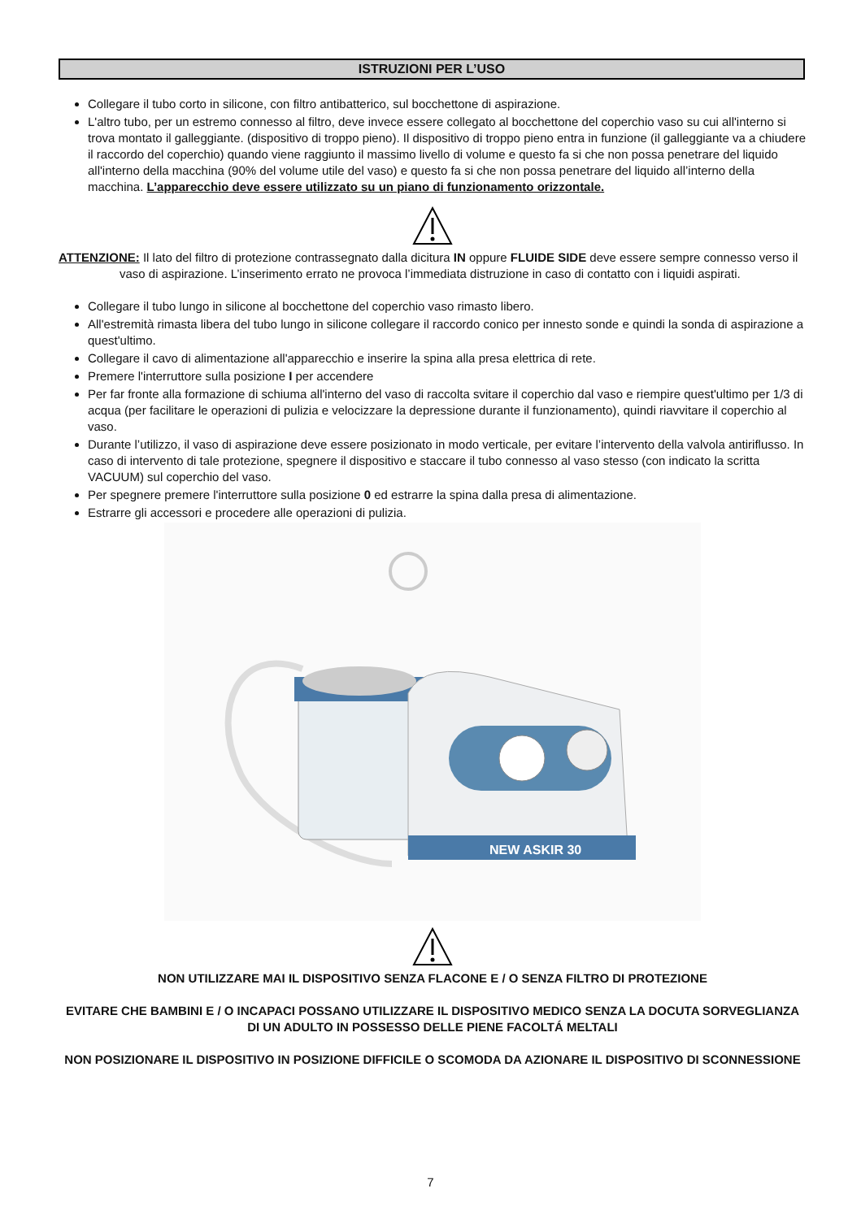ISTRUZIONI PER L’USO
Collegare il tubo corto in silicone, con filtro antibatterico, sul bocchettone di aspirazione.
L'altro tubo, per un estremo connesso al filtro, deve invece essere collegato al bocchettone del coperchio vaso su cui all'interno si trova montato il galleggiante. (dispositivo di troppo pieno). Il dispositivo di troppo pieno entra in funzione (il galleggiante va a chiudere il raccordo del coperchio) quando viene raggiunto il massimo livello di volume e questo fa si che non possa penetrare del liquido all'interno della macchina (90% del volume utile del vaso) e questo fa si che non possa penetrare del liquido all’interno della macchina. L’apparecchio deve essere utilizzato su un piano di funzionamento orizzontale.
ATTENZIONE: Il lato del filtro di protezione contrassegnato dalla dicitura IN oppure FLUIDE SIDE deve essere sempre connesso verso il vaso di aspirazione. L’inserimento errato ne provoca l’immediata distruzione in caso di contatto con i liquidi aspirati.
Collegare il tubo lungo in silicone al bocchettone del coperchio vaso rimasto libero.
All'estremità rimasta libera del tubo lungo in silicone collegare il raccordo conico per innesto sonde e quindi la sonda di aspirazione a quest'ultimo.
Collegare il cavo di alimentazione all'apparecchio e inserire la spina alla presa elettrica di rete.
Premere l'interruttore sulla posizione I per accendere
Per far fronte alla formazione di schiuma all'interno del vaso di raccolta svitare il coperchio dal vaso e riempire quest'ultimo per 1/3 di acqua (per facilitare le operazioni di pulizia e velocizzare la depressione durante il funzionamento), quindi riavvitare il coperchio al vaso.
Durante l’utilizzo, il vaso di aspirazione deve essere posizionato in modo verticale, per evitare l’intervento della valvola antiriflusso. In caso di intervento di tale protezione, spegnere il dispositivo e staccare il tubo connesso al vaso stesso (con indicato la scritta VACUUM) sul coperchio del vaso.
Per spegnere premere l'interruttore sulla posizione 0 ed estrarre la spina dalla presa di alimentazione.
Estrarre gli accessori e procedere alle operazioni di pulizia.
NEW ASKIR 30
NON UTILIZZARE MAI IL DISPOSITIVO SENZA FLACONE E / O SENZA FILTRO DI PROTEZIONE
EVITARE CHE BAMBINI E / O INCAPACI POSSANO UTILIZZARE IL DISPOSITIVO MEDICO SENZA LA DOCUTA SORVEGLIANZA DI UN ADULTO IN POSSESSO DELLE PIENE FACOLTÁ MELTALI
NON POSIZIONARE IL DISPOSITIVO IN POSIZIONE DIFFICILE O SCOMODA DA AZIONARE IL DISPOSITIVO DI SCONNESSIONE
7